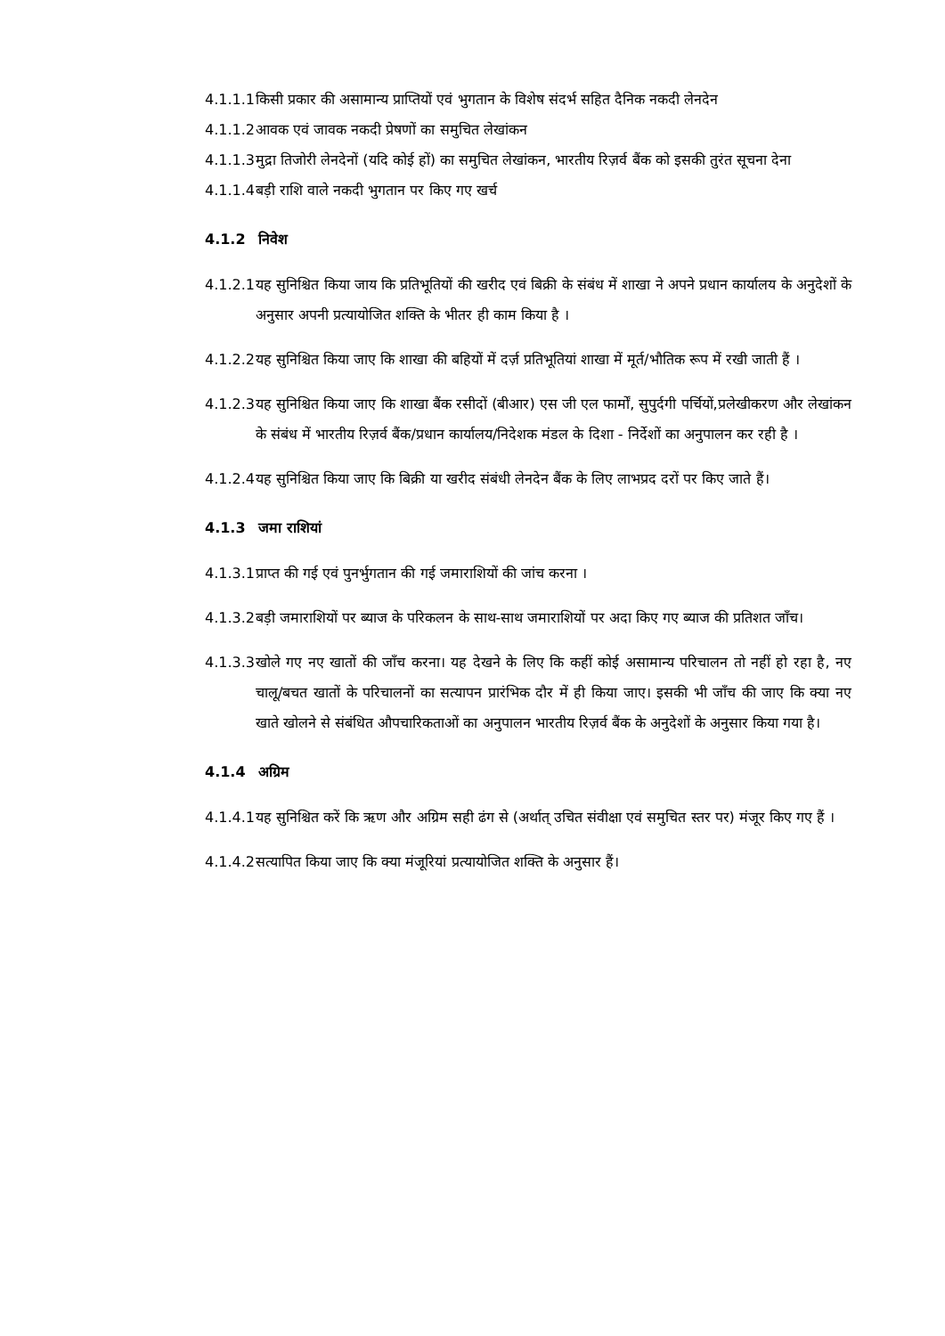4.1.1.1
किसी प्रकार की असामान्य प्राप्तियों एवं भुगतान के विशेष संदर्भ सहित दैनिक नकदी लेनदेन
4.1.1.2
आवक एवं जावक नकदी प्रेषणों का समुचित लेखांकन
4.1.1.3
मुद्रा तिजोरी लेनदेनों (यदि कोई हों) का समुचित लेखांकन, भारतीय रिज़र्व बैंक को इसकी तुरंत सूचना देना
4.1.1.4
बड़ी राशि वाले नकदी भुगतान पर किए गए खर्च
4.1.2 निवेश
4.1.2.1
यह सुनिश्चित किया जाय कि प्रतिभूतियों की खरीद एवं बिक्री के संबंध में शाखा ने अपने प्रधान कार्यालय के अनुदेशों के अनुसार अपनी प्रत्यायोजित शक्ति के भीतर ही काम किया है ।
4.1.2.2
यह सुनिश्चित किया जाए कि शाखा की बहियों में दर्ज़ प्रतिभूतियां शाखा में मूर्त/भौतिक रूप में रखी जाती हैं ।
4.1.2.3
यह सुनिश्चित किया जाए कि शाखा बैंक रसीदों (बीआर) एस जी एल फार्मों, सुपुर्दगी पर्चियों,प्रलेखीकरण और लेखांकन के संबंध में भारतीय रिज़र्व बैंक/प्रधान कार्यालय/निदेशक मंडल के दिशा - निर्देशों का अनुपालन कर रही है ।
4.1.2.4
यह सुनिश्चित किया जाए कि बिक्री या खरीद संबंधी लेनदेन बैंक के लिए लाभप्रद दरों पर किए जाते हैं।
4.1.3 जमा राशियां
4.1.3.1
प्राप्त की गई एवं पुनर्भुगतान की गई जमाराशियों की जांच करना ।
4.1.3.2
बड़ी जमाराशियों पर ब्याज के परिकलन के साथ-साथ जमाराशियों पर अदा किए गए ब्याज की प्रतिशत जाँच।
4.1.3.3
खोले गए नए खातों की जाँच करना। यह देखने के लिए कि कहीं कोई असामान्य परिचालन तो नहीं हो रहा है, नए चालू/बचत खातों के परिचालनों का सत्यापन प्रारंभिक दौर में ही किया जाए। इसकी भी जाँच की जाए कि क्या नए खाते खोलने से संबंधित औपचारिकताओं का अनुपालन भारतीय रिज़र्व बैंक के अनुदेशों के अनुसार किया गया है।
4.1.4 अग्रिम
4.1.4.1
यह सुनिश्चित करें कि ऋण और अग्रिम सही ढंग से (अर्थात् उचित संवीक्षा एवं समुचित स्तर पर) मंजूर किए गए हैं ।
4.1.4.2
सत्यापित किया जाए कि क्या मंजूरियां प्रत्यायोजित शक्ति के अनुसार हैं।